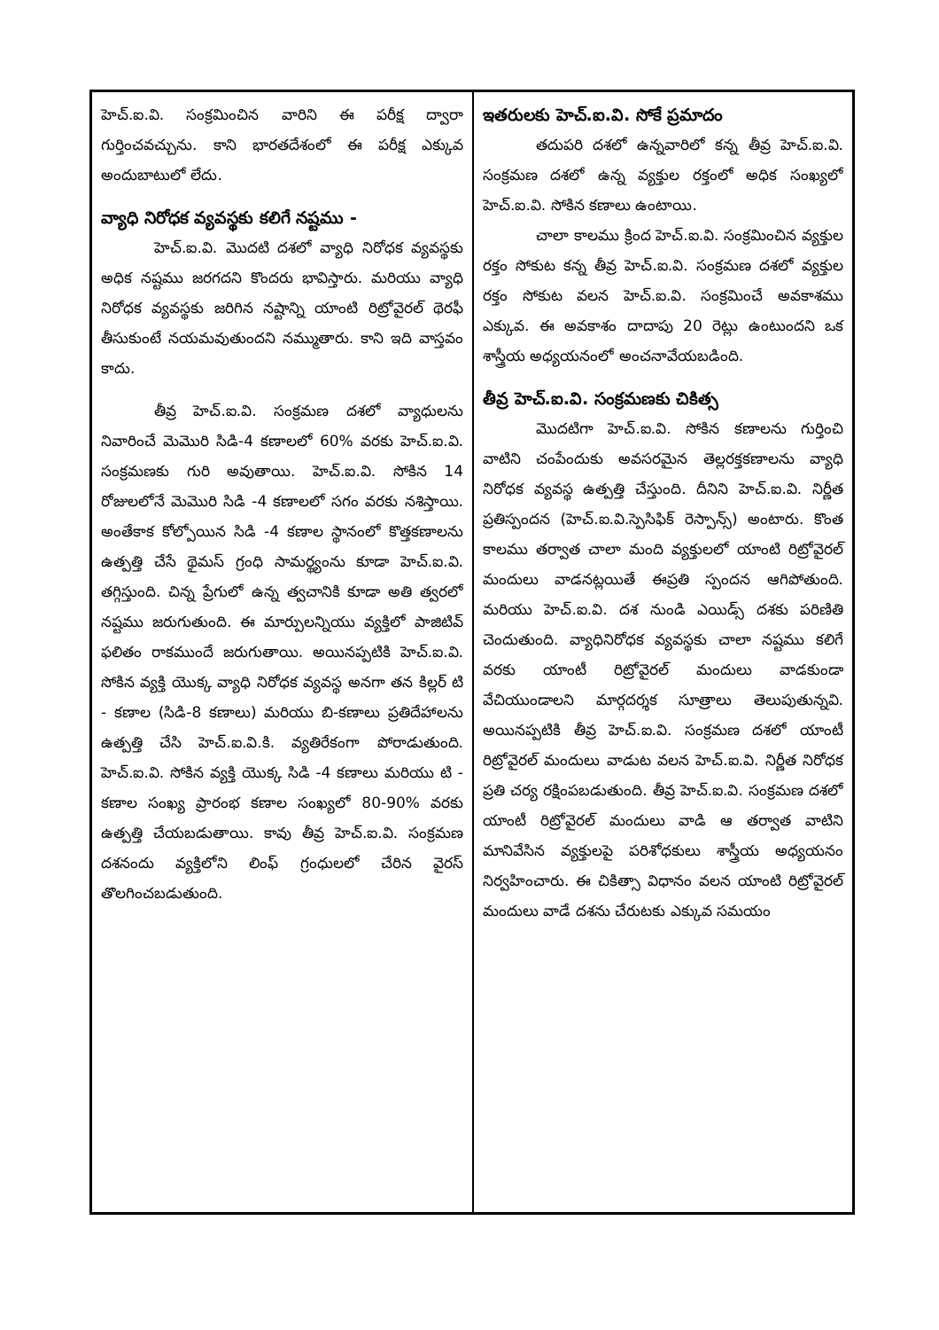హెచ్.ఐ.వి. సంక్రమించిన వారిని ఈ పరీక్ష ద్వారా గుర్తించవచ్చును. కాని భారతదేశంలో ఈ పరీక్ష ఎక్కువ అందుబాటులో లేదు.
వ్యాధి నిరోధక వ్యవస్థకు కలిగే నష్టము -
హెచ్.ఐ.వి. మొదటి దశలో వ్యాధి నిరోధక వ్యవస్థకు అధిక నష్టము జరగదని కొందరు భావిస్తారు. మరియు వ్యాధి నిరోధక వ్యవస్థకు జరిగిన నష్టాన్ని యాంటి రిట్రోవైరల్ థెరఫీ తీసుకుంటే నయమవుతుందని నమ్ముతారు. కాని ఇది వాస్తవం కాదు.
తీవ్ర హెచ్.ఐ.వి. సంక్రమణ దశలో వ్యాధులను నివారించే మెమొరి సిడి-4 కణాలలో 60% వరకు హెచ్.ఐ.వి. సంక్రమణకు గురి అవుతాయి. హెచ్.ఐ.వి. సోకిన 14 రోజులలోనే మెమొరి సిడి -4 కణాలలో సగం వరకు నశిస్తాయి. అంతేకాక కోల్పోయిన సిడి -4 కణాల స్థానంలో కొత్తకణాలను ఉత్పత్తి చేసే థైమస్ గ్రంధి సామర్థ్యంను కూడా హెచ్.ఐ.వి. తగ్గిస్తుంది. చిన్న ప్రేగులో ఉన్న త్వచానికి కూడా అతి త్వరలో నష్టము జరుగుతుంది. ఈ మార్పులన్నియు వ్యక్తిలో పాజిటివ్ ఫలితం రాకముందే జరుగుతాయి. అయినప్పటికి హెచ్.ఐ.వి. సోకిన వ్యక్తి యొక్క వ్యాధి నిరోధక వ్యవస్థ అనగా తన కిల్లర్ టి - కణాల (సిడి-8 కణాలు) మరియు బి-కణాలు ప్రతిదేహాలను ఉత్పత్తి చేసి హెచ్.ఐ.వి.కి. వ్యతిరేకంగా పోరాడుతుంది. హెచ్.ఐ.వి. సోకిన వ్యక్తి యొక్క సిడి -4 కణాలు మరియు టి - కణాల సంఖ్య ప్రారంభ కణాల సంఖ్యలో 80-90% వరకు ఉత్పత్తి చేయబడుతాయి. కావు తీవ్ర హెచ్.ఐ.వి. సంక్రమణ దశనందు వ్యక్తిలోని లింఫ్ గ్రంధులలో చేరిన వైరస్ తొలగించబడుతుంది.
ఇతరులకు హెచ్.ఐ.వి. సోకే ప్రమాదం
తదుపరి దశలో ఉన్నవారిలో కన్న తీవ్ర హెచ్.ఐ.వి. సంక్రమణ దశలో ఉన్న వ్యక్తుల రక్తంలో అధిక సంఖ్యలో హెచ్.ఐ.వి. సోకిన కణాలు ఉంటాయి.
చాలా కాలము క్రింద హెచ్.ఐ.వి. సంక్రమించిన వ్యక్తుల రక్తం సోకుట కన్న తీవ్ర హెచ్.ఐ.వి. సంక్రమణ దశలో వ్యక్తుల రక్తం సోకుట వలన హెచ్.ఐ.వి. సంక్రమించే అవకాశము ఎక్కువ. ఈ అవకాశం దాదాపు 20 రెట్లు ఉంటుందని ఒక శాస్త్రీయ అధ్యయనంలో అంచనావేయబడింది.
తీవ్ర హెచ్.ఐ.వి. సంక్రమణకు చికిత్స
మొదటిగా హెచ్.ఐ.వి. సోకిన కణాలను గుర్తించి వాటిని చంపేందుకు అవసరమైన తెల్లరక్తకణాలను వ్యాధి నిరోధక వ్యవస్థ ఉత్పత్తి చేస్తుంది. దీనిని హెచ్.ఐ.వి. నిర్ణీత ప్రతిస్పందన (హెచ్.ఐ.వి.స్పెసిఫిక్ రెస్పాన్స్) అంటారు. కొంత కాలము తర్వాత చాలా మంది వ్యక్తులలో యాంటి రిట్రోవైరల్ మందులు వాడనట్లయితే ఈప్రతి స్పందన ఆగిపోతుంది. మరియు హెచ్.ఐ.వి. దశ నుండి ఎయిడ్స్ దశకు పరిణితి చెందుతుంది. వ్యాధినిరోధక వ్యవస్థకు చాలా నష్టము కలిగే వరకు యాంటీ రిట్రోవైరల్ మందులు వాడకుండా వేచియుండాలని మార్గదర్శక సూత్రాలు తెలుపుతున్నవి. అయినప్పటికి తీవ్ర హెచ్.ఐ.వి. సంక్రమణ దశలో యాంటీ రిట్రోవైరల్ మందులు వాడుట వలన హెచ్.ఐ.వి. నిర్ణీత నిరోధక ప్రతి చర్య రక్షింపబడుతుంది. తీవ్ర హెచ్.ఐ.వి. సంక్రమణ దశలో యాంటీ రిట్రోవైరల్ మందులు వాడి ఆ తర్వాత వాటిని మానివేసిన వ్యక్తులపై పరిశోధకులు శాస్త్రీయ అధ్యయనం నిర్వహించారు. ఈ చికిత్సా విధానం వలన యాంటి రిట్రోవైరల్ మందులు వాడే దశను చేరుటకు ఎక్కువ సమయం